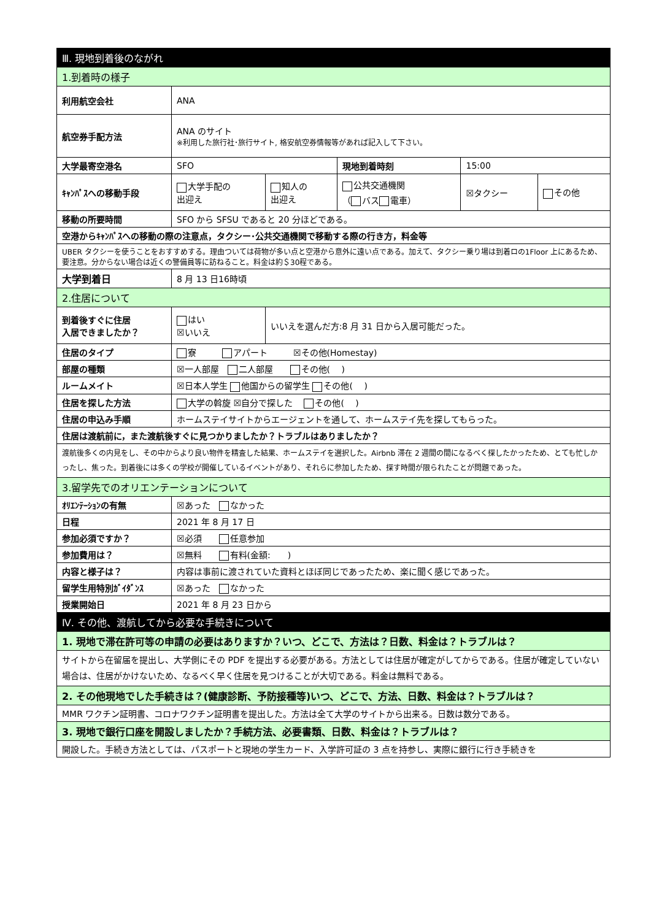| Ⅲ. 現地到着後のながれ | | | | | |
| 1.到着時の様子 | | | | | |
| 利用航空会社 | ANA | | | | |
| 航空券手配方法 | ANA のサイト ※利用した旅行社･旅行サイト, 格安航空券情報等があれば記入して下さい。 | | | | |
| 大学最寄空港名 | SFO | | 現地到着時刻 | 15:00 | |
| ｷｬﾝﾊﾟｽへの移動手段 | 大学手配の 出迎え | 知人の 出迎え | 公共交通機関 （ バス 電車） | ☒タクシー | その他 |
| 移動の所要時間 | SFO から SFSU であると 20 分ほどである。 | | | | |
| 空港からｷｬﾝﾊﾟｽへの移動の際の注意点，タクシー･公共交通機関で移動する際の行き方，料金等 | | | | | |
| UBER タクシーを使うことをおすすめする。理由ついては荷物が多い点と空港から意外に遠い点である。加えて、タクシー乗り場は到着ロの1Floor 上にあるため、要注意。分からない場合は近くの警備員等に訪ねること。料金は約＄30程である。 | | | | | |
| 大学到着日 | 8 月 13 日16時頃 | | | | |
| 2.住居について | | | | | |
| 到着後すぐに住居 入居できましたか？ | はい ☒いいえ | いいえを選んだ方:8 月 31 日から入居可能だった。 | | | |
| 住居のタイプ | 寮 アパート ☒その他(Homestay) | | | | |
| 部屋の種類 | ☒一人部屋 二人部屋 その他( ) | | | | |
| ルームメイト | ☒日本人学生 他国からの留学生 その他( ) | | | | |
| 住居を探した方法 | 大学の斡旋 ☒自分で探した その他( ) | | | | |
| 住居の申込み手順 | ホームステイサイトからエージェントを通して、ホームステイ先を探してもらった。 | | | | |
| 住居は渡航前に，また渡航後すぐに見つかりましたか？トラブルはありましたか？ | | | | | |
| 渡航後多くの内見をし、その中からより良い物件を精査した結果、ホームステイを選択した。Airbnb 滞在 2 週間の間になるべく探したかったため、とても忙しかったし、焦った。到着後には多くの学校が開催しているイベントがあり、それらに参加したため、探す時間が限られたことが問題であった。 | | | | | |
| 3.留学先でのオリエンテーションについて | | | | | |
| ｵﾘｴﾝﾃｰｼｮﾝの有無 | ☒あった なかった | | | | |
| 日程 | 2021 年 8 月 17 日 | | | | |
| 参加必須ですか？ | ☒必須 任意参加 | | | | |
| 参加費用は？ | ☒無料 有料(金額: ) | | | | |
| 内容と様子は？ | 内容は事前に渡されていた資料とほぼ同じであったため、楽に聞く感じであった。 | | | | |
| 留学生用特別ｶﾞｲﾀﾞﾝｽ | ☒あった なかった | | | | |
| 授業開始日 | 2021 年 8 月 23 日から | | | | |
| Ⅳ. その他、渡航してから必要な手続きについて | | | | | |
| 1. 現地で滞在許可等の申請の必要はありますか？いつ、どこで、方法は？日数、料金は？トラブルは？ | | | | | |
| サイトから在留届を提出し、大学側にその PDF を提出する必要がある。方法としては住居が確定がしてからである。住居が確定していない場合は、住居がかけないため、なるべく早く住居を見つけることが大切である。料金は無料である。 | | | | | |
| 2. その他現地でした手続きは？(健康診断、予防接種等)いつ、どこで、方法、日数、料金は？トラブルは？ | | | | | |
| MMR ワクチン証明書、コロナワクチン証明書を提出した。方法は全て大学のサイトから出来る。日数は数分である。 | | | | | |
| 3. 現地で銀行口座を開設しましたか？手続方法、必要書類、日数、料金は？トラブルは？ | | | | | |
| 開設した。手続き方法としては、パスポートと現地の学生カード、入学許可証の 3 点を持参し、実際に銀行に行き手続きを | | | | | |